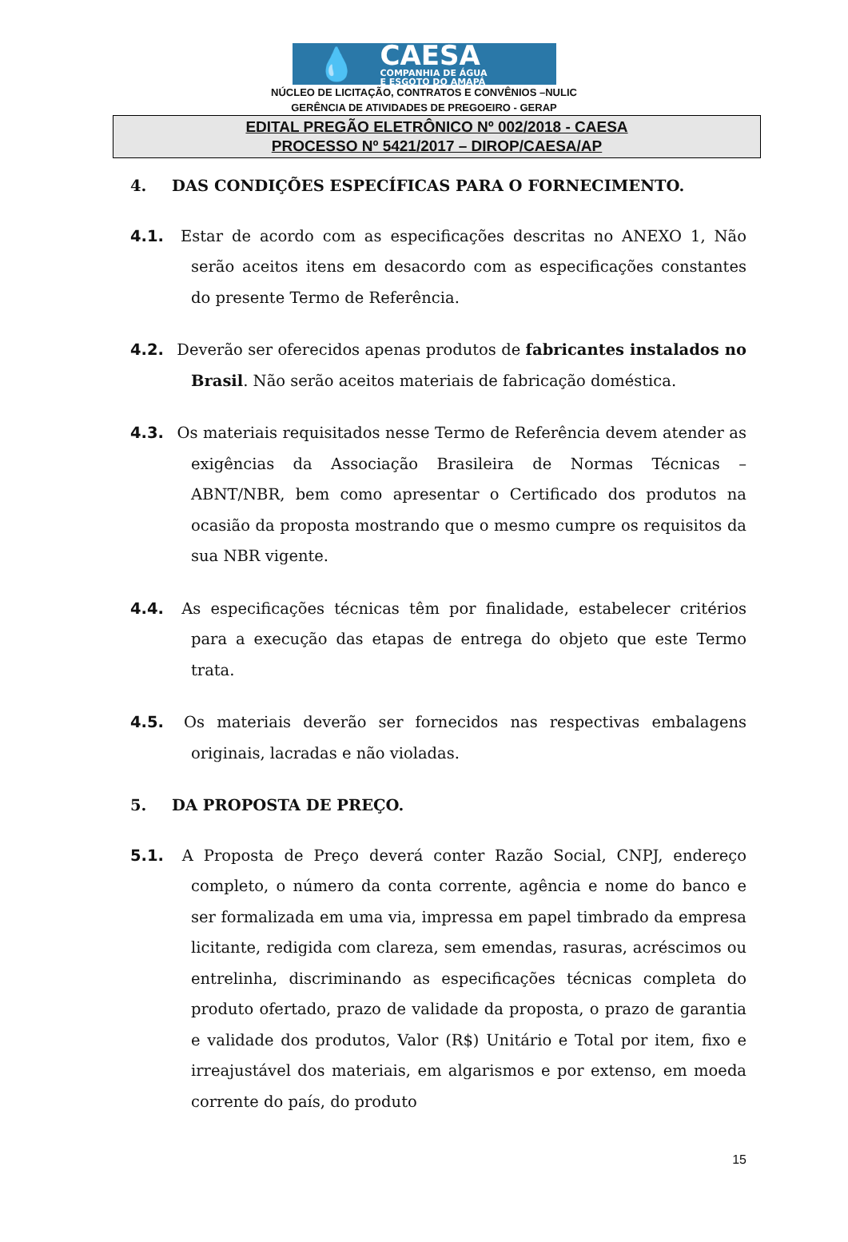💧
CAESA
COMPANHIA DE ÁGUA
E ESGOTO DO AMAPÁ
NÚCLEO DE LICITAÇÃO, CONTRATOS E CONVÊNIOS –NULIC
GERÊNCIA DE ATIVIDADES DE PREGOEIRO - GERAP
EDITAL PREGÃO ELETRÔNICO Nº 002/2018 - CAESA
PROCESSO Nº 5421/2017 – DIROP/CAESA/AP
4. DAS CONDIÇÕES ESPECÍFICAS PARA O FORNECIMENTO.
4.1. Estar de acordo com as especificações descritas no ANEXO 1, Não serão aceitos itens em desacordo com as especificações constantes do presente Termo de Referência.
4.2. Deverão ser oferecidos apenas produtos de fabricantes instalados no Brasil. Não serão aceitos materiais de fabricação doméstica.
4.3. Os materiais requisitados nesse Termo de Referência devem atender as exigências da Associação Brasileira de Normas Técnicas – ABNT/NBR, bem como apresentar o Certificado dos produtos na ocasião da proposta mostrando que o mesmo cumpre os requisitos da sua NBR vigente.
4.4. As especificações técnicas têm por finalidade, estabelecer critérios para a execução das etapas de entrega do objeto que este Termo trata.
4.5. Os materiais deverão ser fornecidos nas respectivas embalagens originais, lacradas e não violadas.
5. DA PROPOSTA DE PREÇO.
5.1. A Proposta de Preço deverá conter Razão Social, CNPJ, endereço completo, o número da conta corrente, agência e nome do banco e ser formalizada em uma via, impressa em papel timbrado da empresa licitante, redigida com clareza, sem emendas, rasuras, acréscimos ou entrelinha, discriminando as especificações técnicas completa do produto ofertado, prazo de validade da proposta, o prazo de garantia e validade dos produtos, Valor (R$) Unitário e Total por item, fixo e irreajustável dos materiais, em algarismos e por extenso, em moeda corrente do país, do produto
15